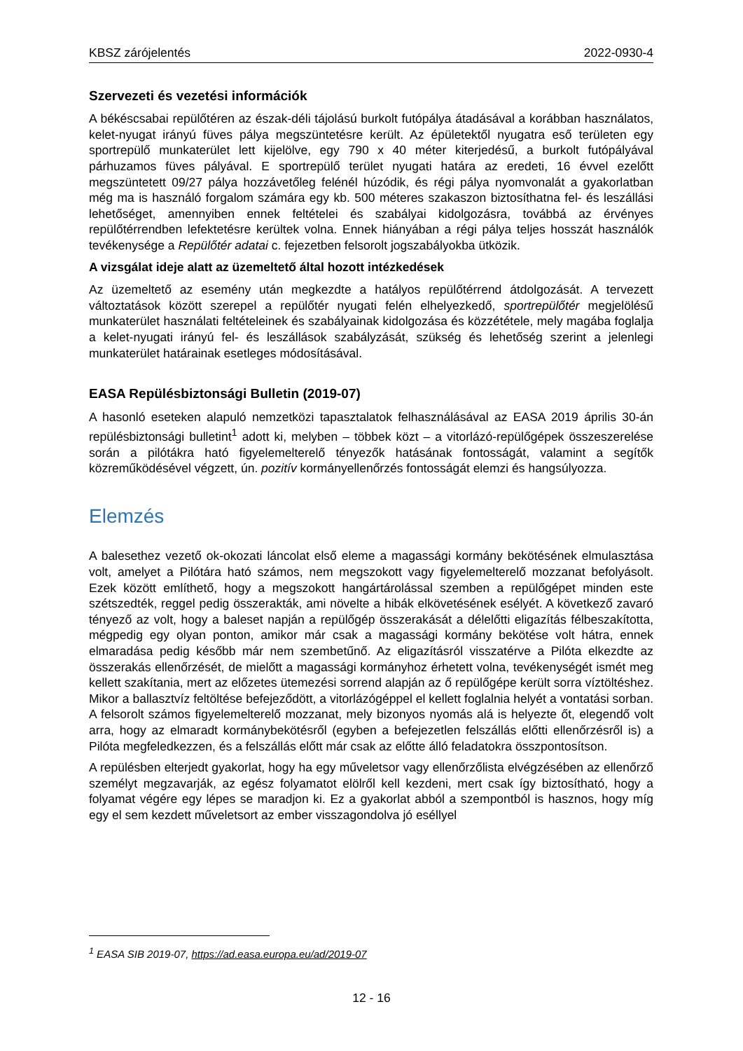KBSZ zárójelentés 2022-0930-4
Szervezeti és vezetési információk
A békéscsabai repülőtéren az észak-déli tájolású burkolt futópálya átadásával a korábban használatos, kelet-nyugat irányú füves pálya megszüntetésre került. Az épületektől nyugatra eső területen egy sportrepülő munkaterület lett kijelölve, egy 790 x 40 méter kiterjedésű, a burkolt futópályával párhuzamos füves pályával. E sportrepülő terület nyugati határa az eredeti, 16 évvel ezelőtt megszüntetett 09/27 pálya hozzávetőleg felénél húzódik, és régi pálya nyomvonalát a gyakorlatban még ma is használó forgalom számára egy kb. 500 méteres szakaszon biztosíthatna fel- és leszállási lehetőséget, amennyiben ennek feltételei és szabályai kidolgozásra, továbbá az érvényes repülőtérrendben lefektetésre kerültek volna. Ennek hiányában a régi pálya teljes hosszát használók tevékenysége a Repülőtér adatai c. fejezetben felsorolt jogszabályokba ütközik.
A vizsgálat ideje alatt az üzemeltető által hozott intézkedések
Az üzemeltető az esemény után megkezdte a hatályos repülőtérrend átdolgozását. A tervezett változtatások között szerepel a repülőtér nyugati felén elhelyezkedő, sportrepülőtér megjelölésű munkaterület használati feltételeinek és szabályainak kidolgozása és közzététele, mely magába foglalja a kelet-nyugati irányú fel- és leszállások szabályzását, szükség és lehetőség szerint a jelenlegi munkaterület határainak esetleges módosításával.
EASA Repülésbiztonsági Bulletin (2019-07)
A hasonló eseteken alapuló nemzetközi tapasztalatok felhasználásával az EASA 2019 április 30-án repülésbiztonsági bulletint<sup>1</sup> adott ki, melyben – többek közt – a vitorlázó-repülőgépek összeszerelése során a pilótákra ható figyelemelterelő tényezők hatásának fontosságát, valamint a segítők közreműködésével végzett, ún. pozitív kormányellenőrzés fontosságát elemzi és hangsúlyozza.
Elemzés
A balesethez vezető ok-okozati láncolat első eleme a magassági kormány bekötésének elmulasztása volt, amelyet a Pilótára ható számos, nem megszokott vagy figyelemelterelő mozzanat befolyásolt. Ezek között említhető, hogy a megszokott hangártárolással szemben a repülőgépet minden este szétszedték, reggel pedig összerakták, ami növelte a hibák elkövetésének esélyét. A következő zavaró tényező az volt, hogy a baleset napján a repülőgép összerakását a délelőtti eligazítás félbeszakította, mégpedig egy olyan ponton, amikor már csak a magassági kormány bekötése volt hátra, ennek elmaradása pedig később már nem szembetűnő. Az eligazításról visszatérve a Pilóta elkezdte az összerakás ellenőrzését, de mielőtt a magassági kormányhoz érhetett volna, tevékenységét ismét meg kellett szakítania, mert az előzetes ütemezési sorrend alapján az ő repülőgépe került sorra víztöltéshez. Mikor a ballasztvíz feltöltése befejeződött, a vitorlázógéppel el kellett foglalnia helyét a vontatási sorban. A felsorolt számos figyelemelterelő mozzanat, mely bizonyos nyomás alá is helyezte őt, elegendő volt arra, hogy az elmaradt kormánybekötésről (egyben a befejezetlen felszállás előtti ellenőrzésről is) a Pilóta megfeledkezzen, és a felszállás előtt már csak az előtte álló feladatokra összpontosítson.
A repülésben elterjedt gyakorlat, hogy ha egy műveletsor vagy ellenőrzőlista elvégzésében az ellenőrző személyt megzavarják, az egész folyamatot elölről kell kezdeni, mert csak így biztosítható, hogy a folyamat végére egy lépes se maradjon ki. Ez a gyakorlat abból a szempontból is hasznos, hogy míg egy el sem kezdett műveletsort az ember visszagondolva jó eséllyel
<sup>1</sup> EASA SIB 2019-07, https://ad.easa.europa.eu/ad/2019-07
12 - 16